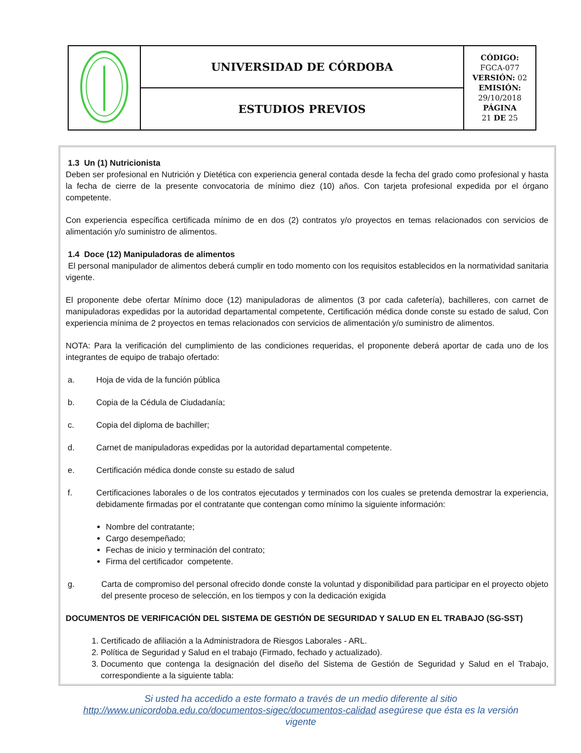| | UNIVERSIDAD DE CÓRDOBA | CÓDIGO: FGCA-077 VERSIÓN: 02 EMISIÓN: 29/10/2018 PÁGINA 21 DE 25 |
| | ESTUDIOS PREVIOS | |
1.3 Un (1) Nutricionista
Deben ser profesional en Nutrición y Dietética con experiencia general contada desde la fecha del grado como profesional y hasta la fecha de cierre de la presente convocatoria de mínimo diez (10) años. Con tarjeta profesional expedida por el órgano competente.
Con experiencia específica certificada mínimo de en dos (2) contratos y/o proyectos en temas relacionados con servicios de alimentación y/o suministro de alimentos.
1.4 Doce (12) Manipuladoras de alimentos
El personal manipulador de alimentos deberá cumplir en todo momento con los requisitos establecidos en la normatividad sanitaria vigente.
El proponente debe ofertar Mínimo doce (12) manipuladoras de alimentos (3 por cada cafetería), bachilleres, con carnet de manipuladoras expedidas por la autoridad departamental competente, Certificación médica donde conste su estado de salud, Con experiencia mínima de 2 proyectos en temas relacionados con servicios de alimentación y/o suministro de alimentos.
NOTA: Para la verificación del cumplimiento de las condiciones requeridas, el proponente deberá aportar de cada uno de los integrantes de equipo de trabajo ofertado:
a. Hoja de vida de la función pública
b. Copia de la Cédula de Ciudadanía;
c. Copia del diploma de bachiller;
d. Carnet de manipuladoras expedidas por la autoridad departamental competente.
e. Certificación médica donde conste su estado de salud
f. Certificaciones laborales o de los contratos ejecutados y terminados con los cuales se pretenda demostrar la experiencia, debidamente firmadas por el contratante que contengan como mínimo la siguiente información:
Nombre del contratante;
Cargo desempeñado;
Fechas de inicio y terminación del contrato;
Firma del certificador competente.
g. Carta de compromiso del personal ofrecido donde conste la voluntad y disponibilidad para participar en el proyecto objeto del presente proceso de selección, en los tiempos y con la dedicación exigida
DOCUMENTOS DE VERIFICACIÓN DEL SISTEMA DE GESTIÓN DE SEGURIDAD Y SALUD EN EL TRABAJO (SG-SST)
1. Certificado de afiliación a la Administradora de Riesgos Laborales - ARL.
2. Política de Seguridad y Salud en el trabajo (Firmado, fechado y actualizado).
3. Documento que contenga la designación del diseño del Sistema de Gestión de Seguridad y Salud en el Trabajo, correspondiente a la siguiente tabla:
Si usted ha accedido a este formato a través de un medio diferente al sitio http://www.unicordoba.edu.co/documentos-sigec/documentos-calidad asegúrese que ésta es la versión vigente